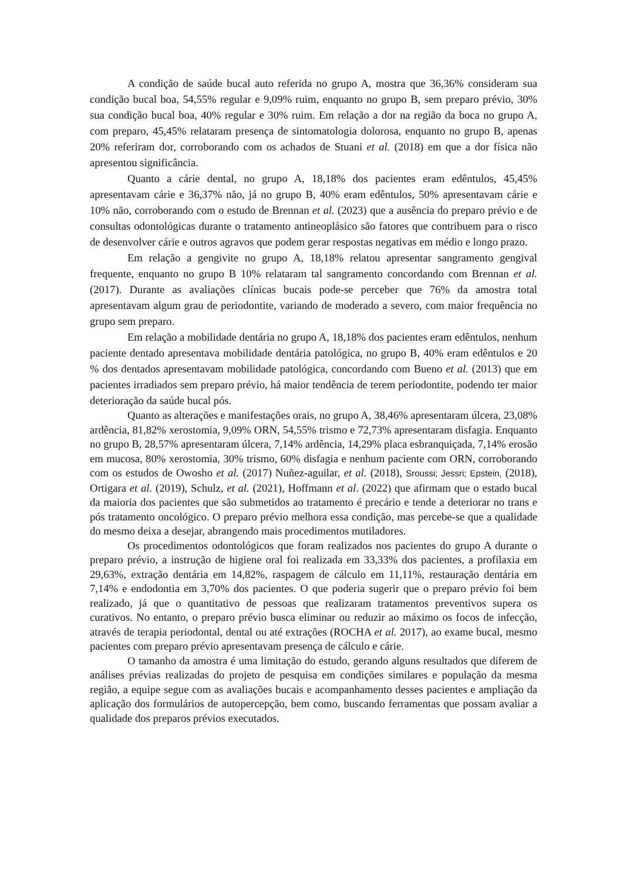A condição de saúde bucal auto referida no grupo A, mostra que 36,36% consideram sua condição bucal boa, 54,55% regular e 9,09% ruim, enquanto no grupo B, sem preparo prévio, 30% sua condição bucal boa, 40% regular e 30% ruim. Em relação a dor na região da boca no grupo A, com preparo, 45,45% relataram presença de sintomatologia dolorosa, enquanto no grupo B, apenas 20% referiram dor, corroborando com os achados de Stuani et al. (2018) em que a dor física não apresentou significância.
Quanto a cárie dental, no grupo A, 18,18% dos pacientes eram edêntulos, 45,45% apresentavam cárie e 36,37% não, já no grupo B, 40% eram edêntulos, 50% apresentavam cárie e 10% não, corroborando com o estudo de Brennan et al. (2023) que a ausência do preparo prévio e de consultas odontológicas durante o tratamento antineoplásico são fatores que contribuem para o risco de desenvolver cárie e outros agravos que podem gerar respostas negativas em médio e longo prazo.
Em relação a gengivite no grupo A, 18,18% relatou apresentar sangramento gengival frequente, enquanto no grupo B 10% relataram tal sangramento concordando com Brennan et al. (2017). Durante as avaliações clínicas bucais pode-se perceber que 76% da amostra total apresentavam algum grau de periodontite, variando de moderado a severo, com maior frequência no grupo sem preparo.
Em relação a mobilidade dentária no grupo A, 18,18% dos pacientes eram edêntulos, nenhum paciente dentado apresentava mobilidade dentária patológica, no grupo B, 40% eram edêntulos e 20 % dos dentados apresentavam mobilidade patológica, concordando com Bueno et al. (2013) que em pacientes irradiados sem preparo prévio, há maior tendência de terem periodontite, podendo ter maior deterioração da saúde bucal pós.
Quanto as alterações e manifestações orais, no grupo A, 38,46% apresentaram úlcera, 23,08% ardência, 81,82% xerostomia, 9,09% ORN, 54,55% trismo e 72,73% apresentaram disfagia. Enquanto no grupo B, 28,57% apresentaram úlcera, 7,14% ardência, 14,29% placa esbranquiçada, 7,14% erosão em mucosa, 80% xerostomia, 30% trismo, 60% disfagia e nenhum paciente com ORN, corroborando com os estudos de Owosho et al. (2017) Nuñez-aguilar, et al. (2018), Sroussi; Jessri; Epstein, (2018), Ortigara et al. (2019), Schulz, et al. (2021), Hoffmann et al. (2022) que afirmam que o estado bucal da maioria dos pacientes que são submetidos ao tratamento é precário e tende a deteriorar no trans e pós tratamento oncológico. O preparo prévio melhora essa condição, mas percebe-se que a qualidade do mesmo deixa a desejar, abrangendo mais procedimentos mutiladores.
Os procedimentos odontológicos que foram realizados nos pacientes do grupo A durante o preparo prévio, a instrução de higiene oral foi realizada em 33,33% dos pacientes, a profilaxia em 29,63%, extração dentária em 14,82%, raspagem de cálculo em 11,11%, restauração dentária em 7,14% e endodontia em 3,70% dos pacientes. O que poderia sugerir que o preparo prévio foi bem realizado, já que o quantitativo de pessoas que realizaram tratamentos preventivos supera os curativos. No entanto, o preparo prévio busca eliminar ou reduzir ao máximo os focos de infecção, através de terapia periodontal, dental ou até extrações (ROCHA et al. 2017), ao exame bucal, mesmo pacientes com preparo prévio apresentavam presença de cálculo e cárie.
O tamanho da amostra é uma limitação do estudo, gerando alguns resultados que diferem de análises prévias realizadas do projeto de pesquisa em condições similares e população da mesma região, a equipe segue com as avaliações bucais e acompanhamento desses pacientes e ampliação da aplicação dos formulários de autopercepção, bem como, buscando ferramentas que possam avaliar a qualidade dos preparos prévios executados.